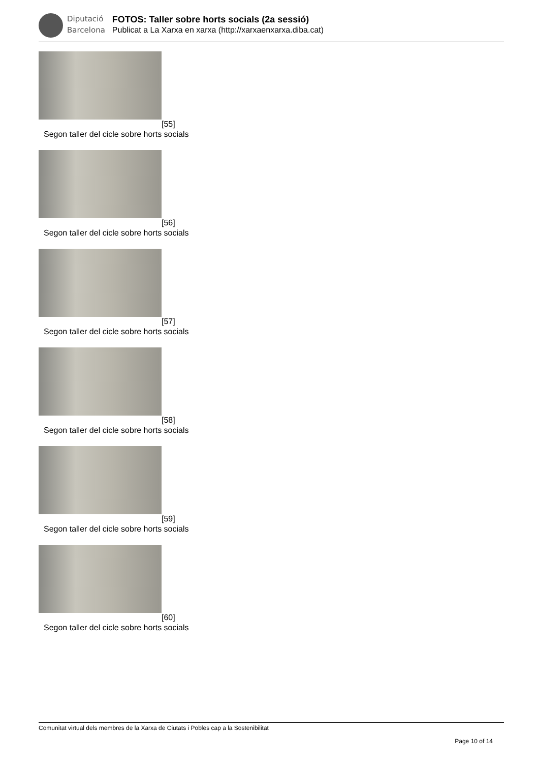Diputació
Barcelona
FOTOS: Taller sobre horts socials (2a sessió)
Publicat a La Xarxa en xarxa (http://xarxaenxarxa.diba.cat)
[55]
Segon taller del cicle sobre horts socials
[56]
Segon taller del cicle sobre horts socials
[57]
Segon taller del cicle sobre horts socials
[58]
Segon taller del cicle sobre horts socials
[59]
Segon taller del cicle sobre horts socials
[60]
Segon taller del cicle sobre horts socials
Comunitat virtual dels membres de la Xarxa de Ciutats i Pobles cap a la Sostenibilitat
Page 10 of 14